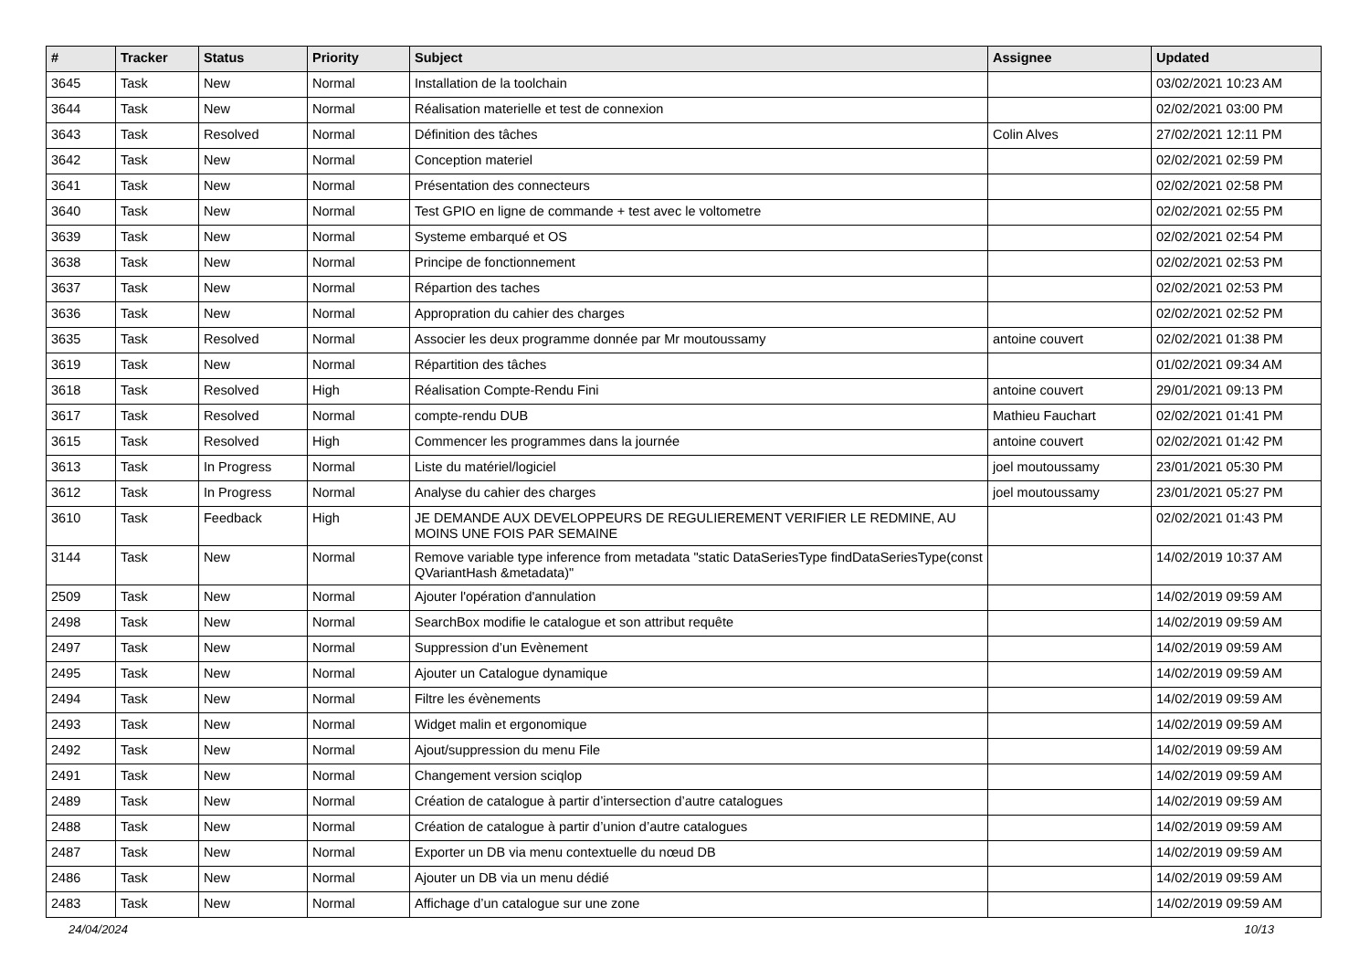| # | Tracker | Status | Priority | Subject | Assignee | Updated |
| --- | --- | --- | --- | --- | --- | --- |
| 3645 | Task | New | Normal | Installation de la toolchain | | 03/02/2021 10:23 AM |
| 3644 | Task | New | Normal | Réalisation materielle et test de connexion | | 02/02/2021 03:00 PM |
| 3643 | Task | Resolved | Normal | Définition des tâches | Colin Alves | 27/02/2021 12:11 PM |
| 3642 | Task | New | Normal | Conception materiel | | 02/02/2021 02:59 PM |
| 3641 | Task | New | Normal | Présentation des connecteurs | | 02/02/2021 02:58 PM |
| 3640 | Task | New | Normal | Test GPIO en ligne de commande + test avec le voltometre | | 02/02/2021 02:55 PM |
| 3639 | Task | New | Normal | Systeme embarqué et OS | | 02/02/2021 02:54 PM |
| 3638 | Task | New | Normal | Principe de fonctionnement | | 02/02/2021 02:53 PM |
| 3637 | Task | New | Normal | Répartion des taches | | 02/02/2021 02:53 PM |
| 3636 | Task | New | Normal | Appropration du cahier des charges | | 02/02/2021 02:52 PM |
| 3635 | Task | Resolved | Normal | Associer les deux programme donnée par Mr moutoussamy | antoine couvert | 02/02/2021 01:38 PM |
| 3619 | Task | New | Normal | Répartition des tâches | | 01/02/2021 09:34 AM |
| 3618 | Task | Resolved | High | Réalisation Compte-Rendu Fini | antoine couvert | 29/01/2021 09:13 PM |
| 3617 | Task | Resolved | Normal | compte-rendu DUB | Mathieu Fauchart | 02/02/2021 01:41 PM |
| 3615 | Task | Resolved | High | Commencer les programmes dans la journée | antoine couvert | 02/02/2021 01:42 PM |
| 3613 | Task | In Progress | Normal | Liste du matériel/logiciel | joel moutoussamy | 23/01/2021 05:30 PM |
| 3612 | Task | In Progress | Normal | Analyse du cahier des charges | joel moutoussamy | 23/01/2021 05:27 PM |
| 3610 | Task | Feedback | High | JE DEMANDE AUX DEVELOPPEURS DE REGULIEREMENT VERIFIER LE REDMINE, AU MOINS UNE FOIS PAR SEMAINE | | 02/02/2021 01:43 PM |
| 3144 | Task | New | Normal | Remove variable type inference from metadata "static DataSeriesType findDataSeriesType(const QVariantHash &metadata)" | | 14/02/2019 10:37 AM |
| 2509 | Task | New | Normal | Ajouter l'opération d'annulation | | 14/02/2019 09:59 AM |
| 2498 | Task | New | Normal | SearchBox modifie le catalogue et son attribut requête | | 14/02/2019 09:59 AM |
| 2497 | Task | New | Normal | Suppression d’un Evènement | | 14/02/2019 09:59 AM |
| 2495 | Task | New | Normal | Ajouter un Catalogue dynamique | | 14/02/2019 09:59 AM |
| 2494 | Task | New | Normal | Filtre les évènements | | 14/02/2019 09:59 AM |
| 2493 | Task | New | Normal | Widget malin et ergonomique | | 14/02/2019 09:59 AM |
| 2492 | Task | New | Normal | Ajout/suppression du menu File | | 14/02/2019 09:59 AM |
| 2491 | Task | New | Normal | Changement version sciqlop | | 14/02/2019 09:59 AM |
| 2489 | Task | New | Normal | Création de catalogue à partir d’intersection d’autre catalogues | | 14/02/2019 09:59 AM |
| 2488 | Task | New | Normal | Création de catalogue à partir d’union d’autre catalogues | | 14/02/2019 09:59 AM |
| 2487 | Task | New | Normal | Exporter un DB via menu contextuelle du nœud DB | | 14/02/2019 09:59 AM |
| 2486 | Task | New | Normal | Ajouter un DB via un menu dédié | | 14/02/2019 09:59 AM |
| 2483 | Task | New | Normal | Affichage d’un catalogue sur une zone | | 14/02/2019 09:59 AM |
24/04/2024 10/13